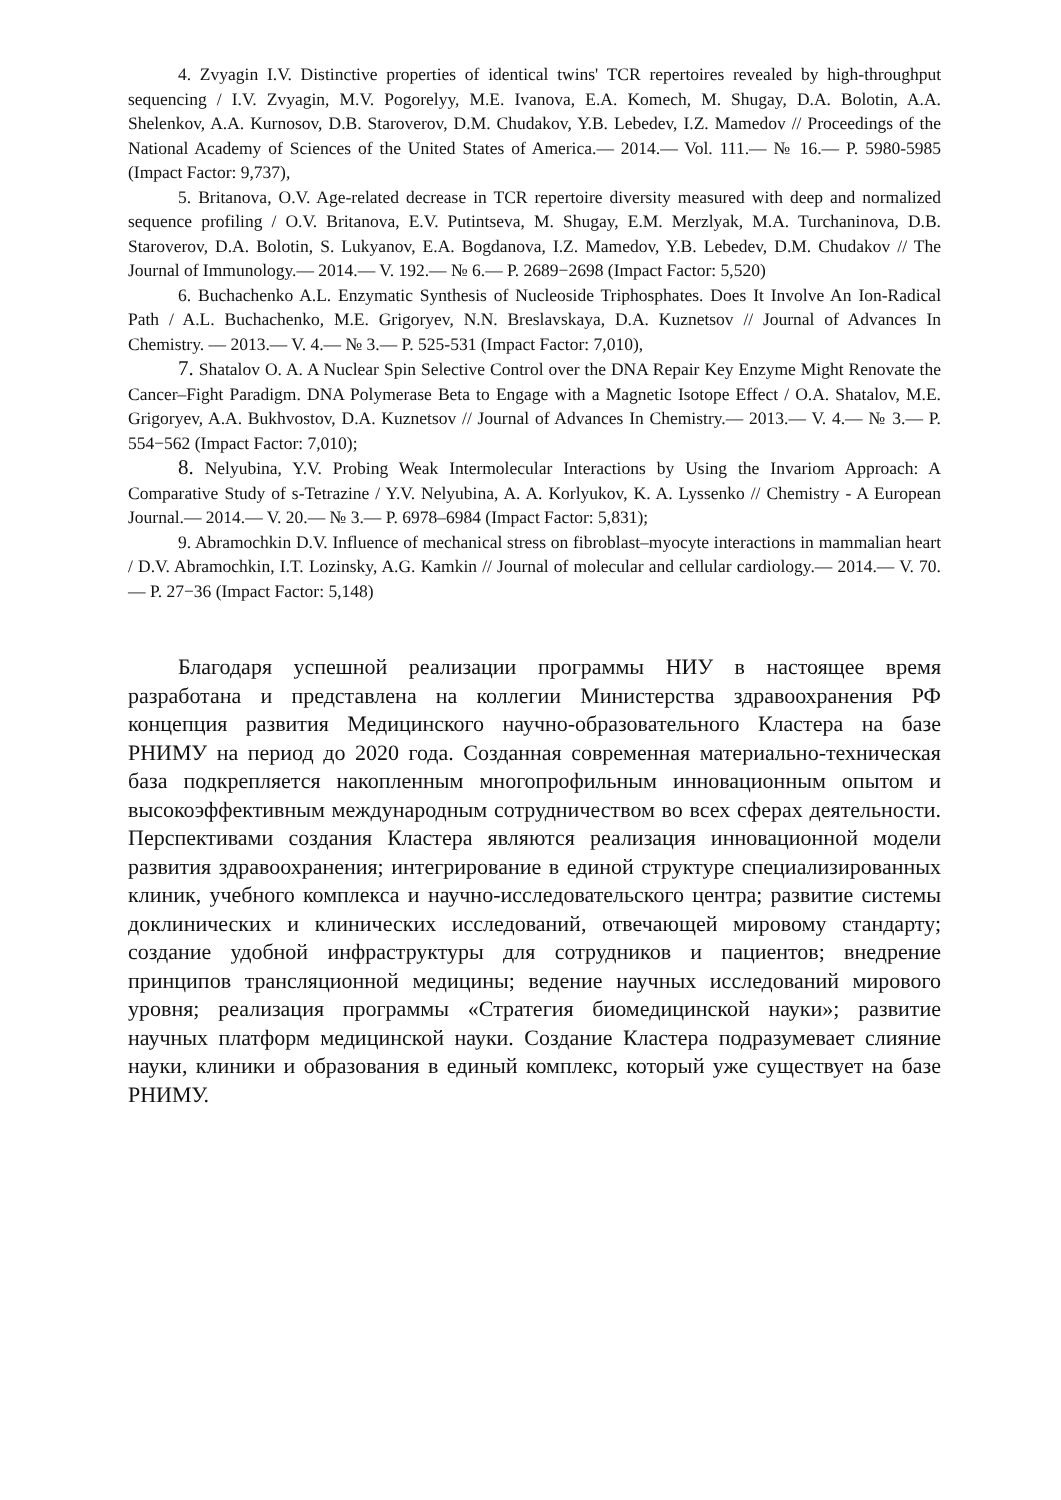4. Zvyagin I.V. Distinctive properties of identical twins' TCR repertoires revealed by high-throughput sequencing / I.V. Zvyagin, M.V. Pogorelyy, M.E. Ivanova, E.A. Komech, M. Shugay, D.A. Bolotin, A.A. Shelenkov, A.A. Kurnosov, D.B. Staroverov, D.M. Chudakov, Y.B. Lebedev, I.Z. Mamedov // Proceedings of the National Academy of Sciences of the United States of America.— 2014.— Vol. 111.— № 16.— P. 5980-5985 (Impact Factor: 9,737),
5. Britanova, O.V. Age-related decrease in TCR repertoire diversity measured with deep and normalized sequence profiling / O.V. Britanova, E.V. Putintseva, M. Shugay, E.M. Merzlyak, M.A. Turchaninova, D.B. Staroverov, D.A. Bolotin, S. Lukyanov, E.A. Bogdanova, I.Z. Mamedov, Y.B. Lebedev, D.M. Chudakov // The Journal of Immunology.— 2014.— V. 192.— № 6.— P. 2689−2698 (Impact Factor: 5,520)
6. Buchachenko A.L. Enzymatic Synthesis of Nucleoside Triphosphates. Does It Involve An Ion-Radical Path / A.L. Buchachenko, M.E. Grigoryev, N.N. Breslavskaya, D.A. Kuznetsov // Journal of Advances In Chemistry. — 2013.— V. 4.— № 3.— P. 525-531 (Impact Factor: 7,010),
7. Shatalov O. A. A Nuclear Spin Selective Control over the DNA Repair Key Enzyme Might Renovate the Cancer–Fight Paradigm. DNA Polymerase Beta to Engage with a Magnetic Isotope Effect / O.A. Shatalov, M.E. Grigoryev, A.A. Bukhvostov, D.A. Kuznetsov // Journal of Advances In Chemistry.— 2013.— V. 4.— № 3.— P. 554−562 (Impact Factor: 7,010);
8. Nelyubina, Y.V. Probing Weak Intermolecular Interactions by Using the Invariom Approach: A Comparative Study of s-Tetrazine / Y.V. Nelyubina, A. A. Korlyukov, K. A. Lyssenko // Chemistry - A European Journal.— 2014.— V. 20.— № 3.— P. 6978–6984 (Impact Factor: 5,831);
9. Abramochkin D.V. Influence of mechanical stress on fibroblast–myocyte interactions in mammalian heart / D.V. Abramochkin, I.T. Lozinsky, A.G. Kamkin // Journal of molecular and cellular cardiology.— 2014.— V. 70.— P. 27−36 (Impact Factor: 5,148)
Благодаря успешной реализации программы НИУ в настоящее время разработана и представлена на коллегии Министерства здравоохранения РФ концепция развития Медицинского научно-образовательного Кластера на базе РНИМУ на период до 2020 года. Созданная современная материально-техническая база подкрепляется накопленным многопрофильным инновационным опытом и высокоэффективным международным сотрудничеством во всех сферах деятельности. Перспективами создания Кластера являются реализация инновационной модели развития здравоохранения; интегрирование в единой структуре специализированных клиник, учебного комплекса и научно-исследовательского центра; развитие системы доклинических и клинических исследований, отвечающей мировому стандарту; создание удобной инфраструктуры для сотрудников и пациентов; внедрение принципов трансляционной медицины; ведение научных исследований мирового уровня; реализация программы «Стратегия биомедицинской науки»; развитие научных платформ медицинской науки. Создание Кластера подразумевает слияние науки, клиники и образования в единый комплекс, который уже существует на базе РНИМУ.